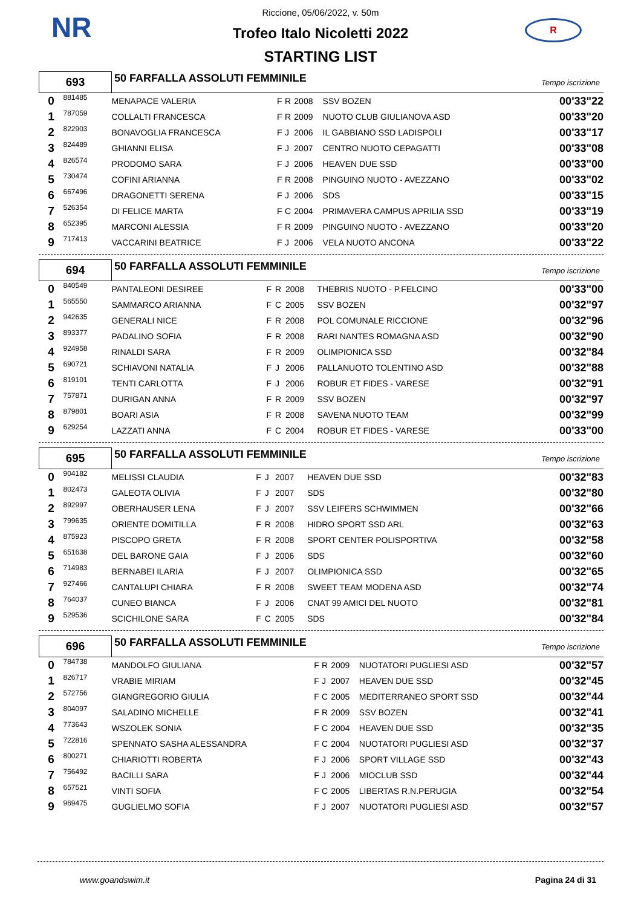NR R
Riccione, 05/06/2022, v. 50m
Trofeo Italo Nicoletti 2022
STARTING LIST
| 693 | | 50 FARFALLA ASSOLUTI FEMMINILE Tempo iscrizione | | | | | |
| 0 | 881485 | MENAPACE VALERIA | F | R | 2008 | SSV BOZEN | 00'33"22 |
| 1 | 787059 | COLLALTI FRANCESCA | F | R | 2009 | NUOTO CLUB GIULIANOVA ASD | 00'33"20 |
| 2 | 822903 | BONAVOGLIA FRANCESCA | F | J | 2006 | IL GABBIANO SSD LADISPOLI | 00'33"17 |
| 3 | 824489 | GHIANNI ELISA | F | J | 2007 | CENTRO NUOTO CEPAGATTI | 00'33"08 |
| 4 | 826574 | PRODOMO SARA | F | J | 2006 | HEAVEN DUE SSD | 00'33"00 |
| 5 | 730474 | COFINI ARIANNA | F | R | 2008 | PINGUINO NUOTO - AVEZZANO | 00'33"02 |
| 6 | 667496 | DRAGONETTI SERENA | F | J | 2006 | SDS | 00'33"15 |
| 7 | 526354 | DI FELICE MARTA | F | C | 2004 | PRIMAVERA CAMPUS APRILIA SSD | 00'33"19 |
| 8 | 652395 | MARCONI ALESSIA | F | R | 2009 | PINGUINO NUOTO - AVEZZANO | 00'33"20 |
| 9 | 717413 | VACCARINI BEATRICE | F | J | 2006 | VELA NUOTO ANCONA | 00'33"22 |
| 694 | | 50 FARFALLA ASSOLUTI FEMMINILE Tempo iscrizione | | | | | |
| 0 | 840549 | PANTALEONI DESIREE | F | R | 2008 | THEBRIS NUOTO - P.FELCINO | 00'33"00 |
| 1 | 565550 | SAMMARCO ARIANNA | F | C | 2005 | SSV BOZEN | 00'32"97 |
| 2 | 942635 | GENERALI NICE | F | R | 2008 | POL COMUNALE RICCIONE | 00'32"96 |
| 3 | 893377 | PADALINO SOFIA | F | R | 2008 | RARI NANTES ROMAGNA ASD | 00'32"90 |
| 4 | 924958 | RINALDI SARA | F | R | 2009 | OLIMPIONICA SSD | 00'32"84 |
| 5 | 690721 | SCHIAVONI NATALIA | F | J | 2006 | PALLANUOTO TOLENTINO ASD | 00'32"88 |
| 6 | 819101 | TENTI CARLOTTA | F | J | 2006 | ROBUR ET FIDES - VARESE | 00'32"91 |
| 7 | 757871 | DURIGAN ANNA | F | R | 2009 | SSV BOZEN | 00'32"97 |
| 8 | 879801 | BOARI ASIA | F | R | 2008 | SAVENA NUOTO TEAM | 00'32"99 |
| 9 | 629254 | LAZZATI ANNA | F | C | 2004 | ROBUR ET FIDES - VARESE | 00'33"00 |
| 695 | | 50 FARFALLA ASSOLUTI FEMMINILE Tempo iscrizione | | | | | |
| 0 | 904182 | MELISSI CLAUDIA | F | J | 2007 | HEAVEN DUE SSD | 00'32"83 |
| 1 | 802473 | GALEOTA OLIVIA | F | J | 2007 | SDS | 00'32"80 |
| 2 | 892997 | OBERHAUSER LENA | F | J | 2007 | SSV LEIFERS SCHWIMMEN | 00'32"66 |
| 3 | 799635 | ORIENTE DOMITILLA | F | R | 2008 | HIDRO SPORT SSD ARL | 00'32"63 |
| 4 | 875923 | PISCOPO GRETA | F | R | 2008 | SPORT CENTER POLISPORTIVA | 00'32"58 |
| 5 | 651638 | DEL BARONE GAIA | F | J | 2006 | SDS | 00'32"60 |
| 6 | 714983 | BERNABEI ILARIA | F | J | 2007 | OLIMPIONICA SSD | 00'32"65 |
| 7 | 927466 | CANTALUPI CHIARA | F | R | 2008 | SWEET TEAM MODENA ASD | 00'32"74 |
| 8 | 764037 | CUNEO BIANCA | F | J | 2006 | CNAT 99 AMICI DEL NUOTO | 00'32"81 |
| 9 | 529536 | SCICHILONE SARA | F | C | 2005 | SDS | 00'32"84 |
| 696 | | 50 FARFALLA ASSOLUTI FEMMINILE Tempo iscrizione | | | | | |
| 0 | 784738 | MANDOLFO GIULIANA | F | R | 2009 | NUOTATORI PUGLIESI ASD | 00'32"57 |
| 1 | 826717 | VRABIE MIRIAM | F | J | 2007 | HEAVEN DUE SSD | 00'32"45 |
| 2 | 572756 | GIANGREGORIO GIULIA | F | C | 2005 | MEDITERRANEO SPORT SSD | 00'32"44 |
| 3 | 804097 | SALADINO MICHELLE | F | R | 2009 | SSV BOZEN | 00'32"41 |
| 4 | 773643 | WSZOLEK SONIA | F | C | 2004 | HEAVEN DUE SSD | 00'32"35 |
| 5 | 722816 | SPENNATO SASHA ALESSANDRA | F | C | 2004 | NUOTATORI PUGLIESI ASD | 00'32"37 |
| 6 | 800271 | CHIARIOTTI ROBERTA | F | J | 2006 | SPORT VILLAGE SSD | 00'32"43 |
| 7 | 756492 | BACILLI SARA | F | J | 2006 | MIOCLUB SSD | 00'32"44 |
| 8 | 657521 | VINTI SOFIA | F | C | 2005 | LIBERTAS R.N.PERUGIA | 00'32"54 |
| 9 | 969475 | GUGLIELMO SOFIA | F | J | 2007 | NUOTATORI PUGLIESI ASD | 00'32"57 |
www.goandswim.it Pagina 24 di 31